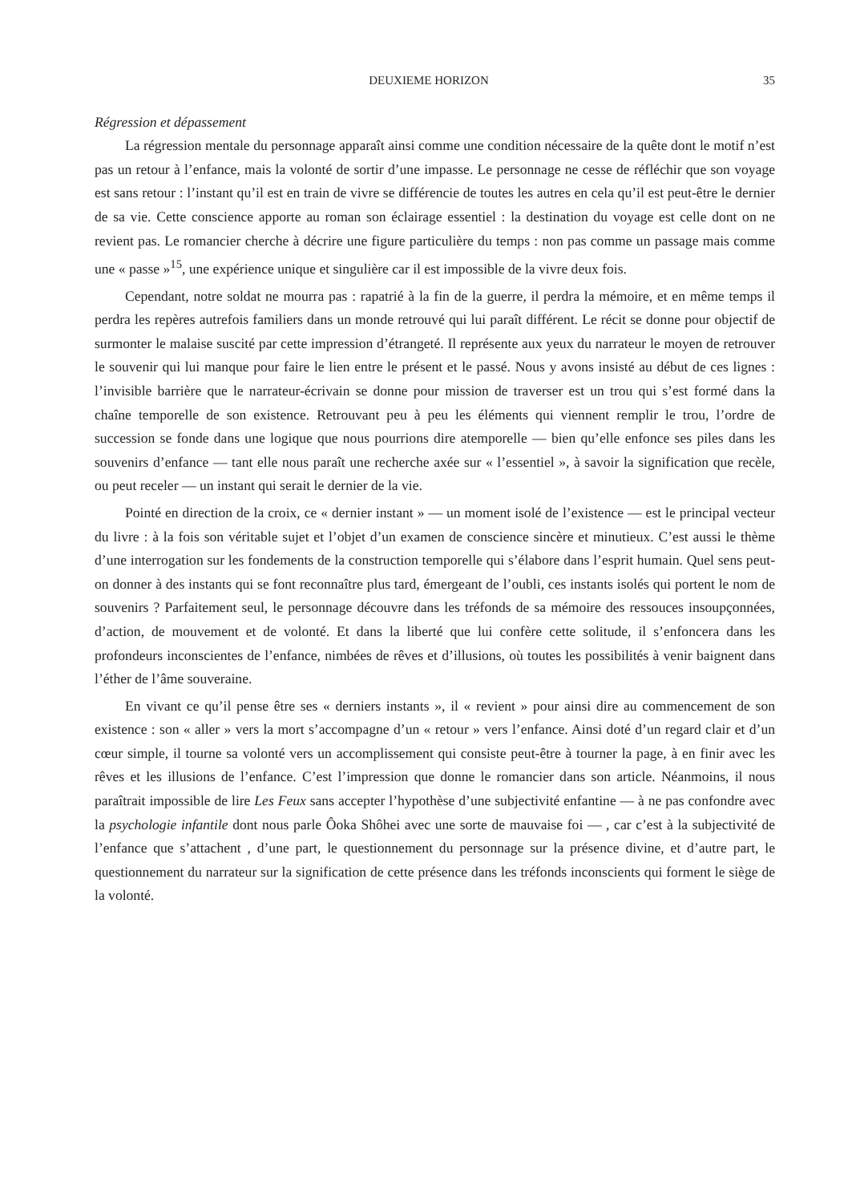DEUXIEME HORIZON 35
Régression et dépassement
La régression mentale du personnage apparaît ainsi comme une condition nécessaire de la quête dont le motif n’est pas un retour à l’enfance, mais la volonté de sortir d’une impasse. Le personnage ne cesse de réfléchir que son voyage est sans retour : l’instant qu’il est en train de vivre se différencie de toutes les autres en cela qu’il est peut-être le dernier de sa vie. Cette conscience apporte au roman son éclairage essentiel : la destination du voyage est celle dont on ne revient pas. Le romancier cherche à décrire une figure particulière du temps : non pas comme un passage mais comme une « passe »<sup>15</sup>, une expérience unique et singulière car il est impossible de la vivre deux fois.
Cependant, notre soldat ne mourra pas : rapatrié à la fin de la guerre, il perdra la mémoire, et en même temps il perdra les repères autrefois familiers dans un monde retrouvé qui lui paraît différent. Le récit se donne pour objectif de surmonter le malaise suscité par cette impression d’étrangeté. Il représente aux yeux du narrateur le moyen de retrouver le souvenir qui lui manque pour faire le lien entre le présent et le passé. Nous y avons insisté au début de ces lignes : l’invisible barrière que le narrateur-écrivain se donne pour mission de traverser est un trou qui s’est formé dans la chaîne temporelle de son existence. Retrouvant peu à peu les éléments qui viennent remplir le trou, l’ordre de succession se fonde dans une logique que nous pourrions dire atemporelle — bien qu’elle enfonce ses piles dans les souvenirs d’enfance — tant elle nous paraît une recherche axée sur « l’essentiel », à savoir la signification que recèle, ou peut receler — un instant qui serait le dernier de la vie.
Pointé en direction de la croix, ce « dernier instant » — un moment isolé de l’existence — est le principal vecteur du livre : à la fois son véritable sujet et l’objet d’un examen de conscience sincère et minutieux. C’est aussi le thème d’une interrogation sur les fondements de la construction temporelle qui s’élabore dans l’esprit humain. Quel sens peut-on donner à des instants qui se font reconnaître plus tard, émergeant de l’oubli, ces instants isolés qui portent le nom de souvenirs ? Parfaitement seul, le personnage découvre dans les tréfonds de sa mémoire des ressouces insoupçonnées, d’action, de mouvement et de volonté. Et dans la liberté que lui confère cette solitude, il s’enfoncera dans les profondeurs inconscientes de l’enfance, nimbées de rêves et d’illusions, où toutes les possibilités à venir baignent dans l’éther de l’âme souveraine.
En vivant ce qu’il pense être ses « derniers instants », il « revient » pour ainsi dire au commencement de son existence : son « aller » vers la mort s’accompagne d’un « retour » vers l’enfance. Ainsi doté d’un regard clair et d’un cœur simple, il tourne sa volonté vers un accomplissement qui consiste peut-être à tourner la page, à en finir avec les rêves et les illusions de l’enfance. C’est l’impression que donne le romancier dans son article. Néanmoins, il nous paraîtrait impossible de lire Les Feux sans accepter l’hypothèse d’une subjectivité enfantine — à ne pas confondre avec la psychologie infantile dont nous parle Ôoka Shôhei avec une sorte de mauvaise foi — , car c’est à la subjectivité de l’enfance que s’attachent , d’une part, le questionnement du personnage sur la présence divine, et d’autre part, le questionnement du narrateur sur la signification de cette présence dans les tréfonds inconscients qui forment le siège de la volonté.